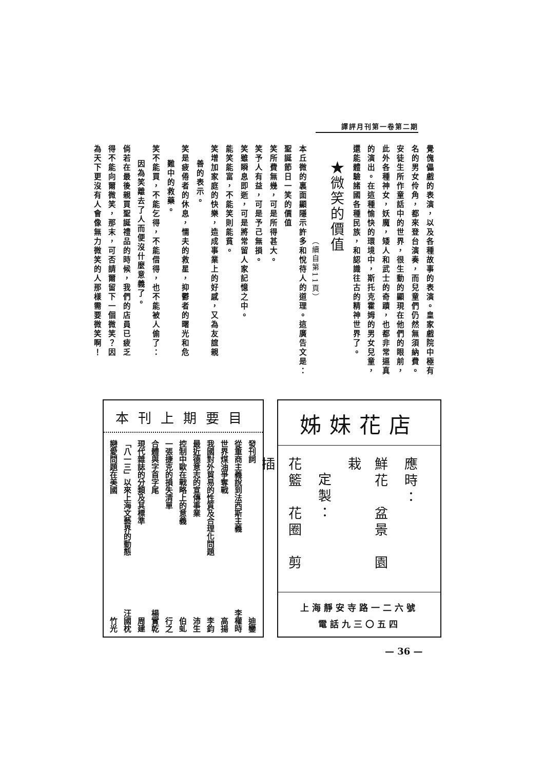譯評月刊第一卷第二期
覺傀儡戲的表演，以及各種故事的表演。皇家戲院中極有
名的男女伶角，都來登台演奏，而兒童們仍然無須納費。
安徒生所作童話中的世界，很生動的顯現在他們的眼前，
此外各種神女，妖魔，矮人和武士的奇蹟，也都非常逼真
的演出。在這種愉快的環境中，斯托克霍姆的男女兒童，
還能體驗諸國各種民族，和認識往古的精神世界了。
★微笑的價值
（續自第11頁）
本丘微的裏面顯隱示許多和悅待人的道理。這廣告文是：
聖誕節日一笑的價值
笑所費無幾，可是所得甚大。
笑予人有益，可是予己無損。
笑雖瞬息即逝，可是將常留人家記憶之中。
能笑能富，不能笑則能貧。
笑增加家庭的快樂，造成事業上的好感，又為友誼親
善的表示。
笑是疲倦者的休息，懦夫的救星，抑鬱者的曙光和危
難中的救藥。
笑不能買，不能乞得，不能借得，也不能被人偷了：
因為笑離去了人而便沒什麼意義了。
倘若在最後親買聖誕禮品的時候，我們的店員已疲乏
得不能向爾微笑，那末，可否請爾留下一個微笑？因
為天下更沒有人會像無力微笑的人那樣需要微笑啊！
姊妹花店
應時：
鮮花　盆景　園栽
定製：
花籃　花圈　剪插
上海靜安寺路一二六號
電話九三〇五四
本刊上期要目
發刊詞 迪鑾
從重商主義說到法西斯主義 李權時
世界煤油爭奪戰 高揚
我國對外貿易的性質及合理化問題 李鈞
最近德意志的宣傳事業 沛生
控制中歐在戰略上的意義 伯虬
一張捷克的損失清單 行之
合體與字首字尾 楊實乾
現代雜誌的分類及其標準 周建
「八一三」以來上海文藝界的動態 汪國枕
戀愛問題在美國 竹光
— 36 —